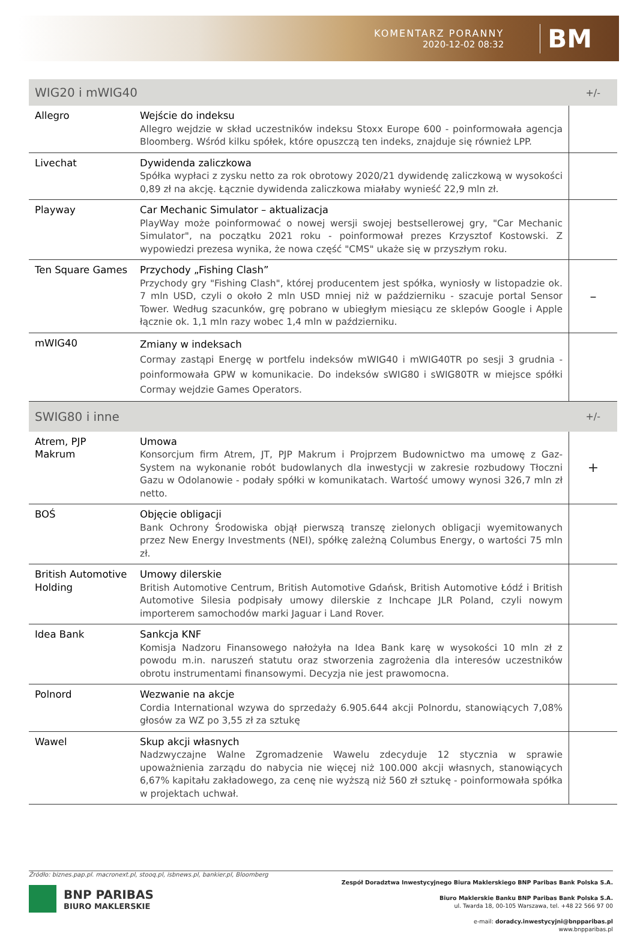KOMENTARZ PORANNY
2020-12-02 08:32
BM
| WIG20 i mWIG40 | | +/- |
| --- | --- | --- |
| Allegro | Wejście do indeksu Allegro wejdzie w skład uczestników indeksu Stoxx Europe 600 - poinformowała agencja Bloomberg. Wśród kilku spółek, które opuszczą ten indeks, znajduje się również LPP. | |
| Livechat | Dywidenda zaliczkowa Spółka wypłaci z zysku netto za rok obrotowy 2020/21 dywidendę zaliczkową w wysokości 0,89 zł na akcję. Łącznie dywidenda zaliczkowa miałaby wynieść 22,9 mln zł. | |
| Playway | Car Mechanic Simulator – aktualizacja PlayWay może poinformować o nowej wersji swojej bestsellerowej gry, "Car Mechanic Simulator", na początku 2021 roku - poinformował prezes Krzysztof Kostowski. Z wypowiedzi prezesa wynika, że nowa część "CMS" ukaże się w przyszłym roku. | |
| Ten Square Games | Przychody „Fishing Clash” Przychody gry "Fishing Clash", której producentem jest spółka, wyniosły w listopadzie ok. 7 mln USD, czyli o około 2 mln USD mniej niż w październiku - szacuje portal Sensor Tower. Według szacunków, grę pobrano w ubiegłym miesiącu ze sklepów Google i Apple łącznie ok. 1,1 mln razy wobec 1,4 mln w październiku. | – |
| mWIG40 | Zmiany w indeksach Cormay zastąpi Energę w portfelu indeksów mWIG40 i mWIG40TR po sesji 3 grudnia - poinformowała GPW w komunikacie. Do indeksów sWIG80 i sWIG80TR w miejsce spółki Cormay wejdzie Games Operators. | |
| SWIG80 i inne | | +/- |
| Atrem, PJP Makrum | Umowa Konsorcjum firm Atrem, JT, PJP Makrum i Projprzem Budownictwo ma umowę z Gaz-System na wykonanie robót budowlanych dla inwestycji w zakresie rozbudowy Tłoczni Gazu w Odolanowie - podały spółki w komunikatach. Wartość umowy wynosi 326,7 mln zł netto. | + |
| BOŚ | Objęcie obligacji Bank Ochrony Środowiska objął pierwszą transzę zielonych obligacji wyemitowanych przez New Energy Investments (NEI), spółkę zależną Columbus Energy, o wartości 75 mln zł. | |
| British Automotive Holding | Umowy dilerskie British Automotive Centrum, British Automotive Gdańsk, British Automotive Łódź i British Automotive Silesia podpisały umowy dilerskie z Inchcape JLR Poland, czyli nowym importerem samochodów marki Jaguar i Land Rover. | |
| Idea Bank | Sankcja KNF Komisja Nadzoru Finansowego nałożyła na Idea Bank karę w wysokości 10 mln zł z powodu m.in. naruszeń statutu oraz stworzenia zagrożenia dla interesów uczestników obrotu instrumentami finansowymi. Decyzja nie jest prawomocna. | |
| Polnord | Wezwanie na akcje Cordia International wzywa do sprzedaży 6.905.644 akcji Polnordu, stanowiących 7,08% głosów za WZ po 3,55 zł za sztukę | |
| Wawel | Skup akcji własnych Nadzwyczajne Walne Zgromadzenie Wawelu zdecyduje 12 stycznia w sprawie upoważnienia zarządu do nabycia nie więcej niż 100.000 akcji własnych, stanowiących 6,67% kapitału zakładowego, za cenę nie wyższą niż 560 zł sztukę - poinformowała spółka w projektach uchwał. | |
Źródło: biznes.pap.pl. macronext.pl, stooq.pl, isbnews.pl, bankier.pl, Bloomberg
BNP PARIBAS
BIURO MAKLERSKIE
Zespół Doradztwa Inwestycyjnego Biura Maklerskiego BNP Paribas Bank Polska S.A.
Biuro Maklerskie Banku BNP Paribas Bank Polska S.A.
ul. Twarda 18, 00-105 Warszawa, tel. +48 22 566 97 00
e-mail: doradcy.inwestycyjni@bnpparibas.pl
www.bnpparibas.pl